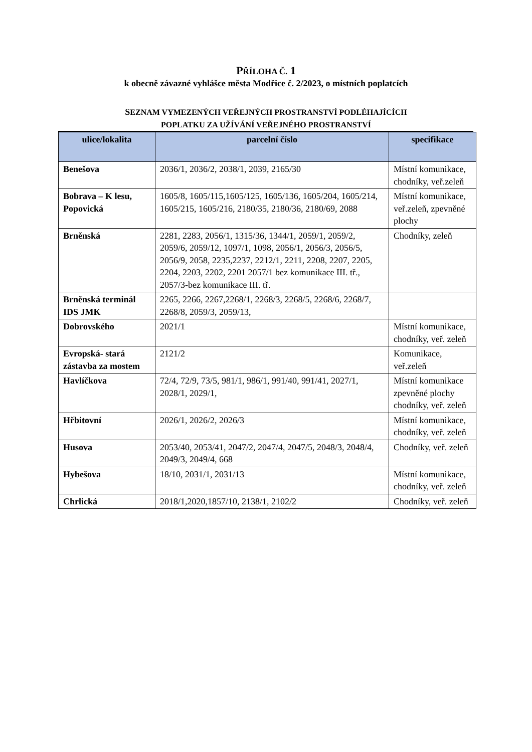PŘÍLOHA Č. 1
k obecně závazné vyhlášce města Modřice č. 2/2023, o místních poplatcích
SEZNAM VYMEZENÝCH VEŘEJNÝCH PROSTRANSTVÍ PODLÉHAJÍCÍCH
POPLATKU ZA UŽÍVÁNÍ VEŘEJNÉHO PROSTRANSTVÍ
| ulice/lokalita | parcelní číslo | specifikace |
| --- | --- | --- |
| Benešova | 2036/1, 2036/2, 2038/1, 2039, 2165/30 | Místní komunikace, chodníky, veř.zeleň |
| Bobrava – K lesu, Popovická | 1605/8, 1605/115,1605/125, 1605/136, 1605/204, 1605/214, 1605/215, 1605/216, 2180/35, 2180/36, 2180/69, 2088 | Místní komunikace, veř.zeleň, zpevněné plochy |
| Brněnská | 2281, 2283, 2056/1, 1315/36, 1344/1, 2059/1, 2059/2, 2059/6, 2059/12, 1097/1, 1098, 2056/1, 2056/3, 2056/5, 2056/9, 2058, 2235,2237, 2212/1, 2211, 2208, 2207, 2205, 2204, 2203, 2202, 2201 2057/1 bez komunikace III. tř., 2057/3-bez komunikace III. tř. | Chodníky, zeleň |
| Brněnská terminál IDS JMK | 2265, 2266, 2267,2268/1, 2268/3, 2268/5, 2268/6, 2268/7, 2268/8, 2059/3, 2059/13, | |
| Dobrovského | 2021/1 | Místní komunikace, chodníky, veř. zeleň |
| Evropská- stará zástavba za mostem | 2121/2 | Komunikace, veř.zeleň |
| Havlíčkova | 72/4, 72/9, 73/5, 981/1, 986/1, 991/40, 991/41, 2027/1, 2028/1, 2029/1, | Místní komunikace zpevněné plochy chodníky, veř. zeleň |
| Hřbitovní | 2026/1, 2026/2, 2026/3 | Místní komunikace, chodníky, veř. zeleň |
| Husova | 2053/40, 2053/41, 2047/2, 2047/4, 2047/5, 2048/3, 2048/4, 2049/3, 2049/4, 668 | Chodníky, veř. zeleň |
| Hybešova | 18/10, 2031/1, 2031/13 | Místní komunikace, chodníky, veř. zeleň |
| Chrlická | 2018/1,2020,1857/10, 2138/1, 2102/2 | Chodníky, veř. zeleň |